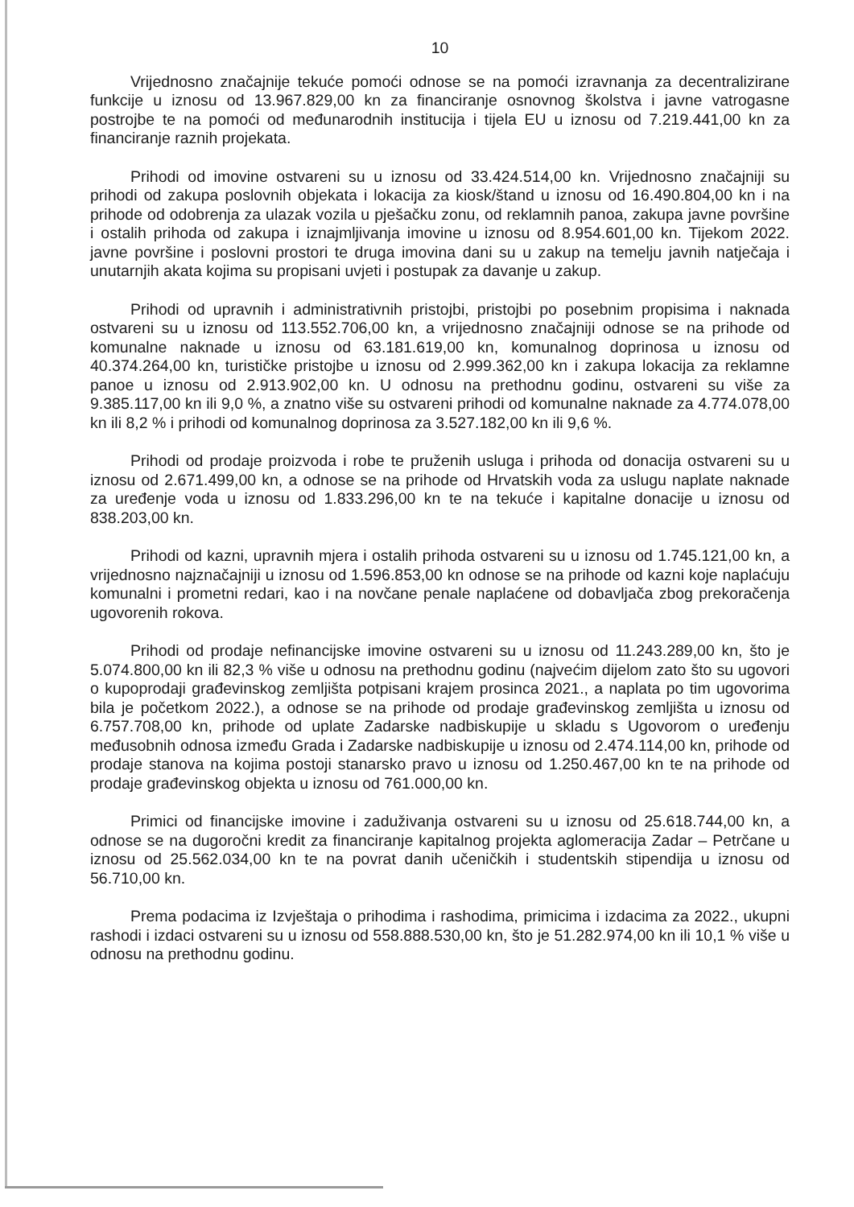10
Vrijednosno značajnije tekuće pomoći odnose se na pomoći izravnanja za decentralizirane funkcije u iznosu od 13.967.829,00 kn za financiranje osnovnog školstva i javne vatrogasne postrojbe te na pomoći od međunarodnih institucija i tijela EU u iznosu od 7.219.441,00 kn za financiranje raznih projekata.
Prihodi od imovine ostvareni su u iznosu od 33.424.514,00 kn. Vrijednosno značajniji su prihodi od zakupa poslovnih objekata i lokacija za kiosk/štand u iznosu od 16.490.804,00 kn i na prihode od odobrenja za ulazak vozila u pješačku zonu, od reklamnih panoa, zakupa javne površine i ostalih prihoda od zakupa i iznajmljivanja imovine u iznosu od 8.954.601,00 kn. Tijekom 2022. javne površine i poslovni prostori te druga imovina dani su u zakup na temelju javnih natječaja i unutarnjih akata kojima su propisani uvjeti i postupak za davanje u zakup.
Prihodi od upravnih i administrativnih pristojbi, pristojbi po posebnim propisima i naknada ostvareni su u iznosu od 113.552.706,00 kn, a vrijednosno značajniji odnose se na prihode od komunalne naknade u iznosu od 63.181.619,00 kn, komunalnog doprinosa u iznosu od 40.374.264,00 kn, turističke pristojbe u iznosu od 2.999.362,00 kn i zakupa lokacija za reklamne panoe u iznosu od 2.913.902,00 kn. U odnosu na prethodnu godinu, ostvareni su više za 9.385.117,00 kn ili 9,0 %, a znatno više su ostvareni prihodi od komunalne naknade za 4.774.078,00 kn ili 8,2 % i prihodi od komunalnog doprinosa za 3.527.182,00 kn ili 9,6 %.
Prihodi od prodaje proizvoda i robe te pruženih usluga i prihoda od donacija ostvareni su u iznosu od 2.671.499,00 kn, a odnose se na prihode od Hrvatskih voda za uslugu naplate naknade za uređenje voda u iznosu od 1.833.296,00 kn te na tekuće i kapitalne donacije u iznosu od 838.203,00 kn.
Prihodi od kazni, upravnih mjera i ostalih prihoda ostvareni su u iznosu od 1.745.121,00 kn, a vrijednosno najznačajniji u iznosu od 1.596.853,00 kn odnose se na prihode od kazni koje naplaćuju komunalni i prometni redari, kao i na novčane penale naplaćene od dobavljača zbog prekoračenja ugovorenih rokova.
Prihodi od prodaje nefinancijske imovine ostvareni su u iznosu od 11.243.289,00 kn, što je 5.074.800,00 kn ili 82,3 % više u odnosu na prethodnu godinu (najvećim dijelom zato što su ugovori o kupoprodaji građevinskog zemljišta potpisani krajem prosinca 2021., a naplata po tim ugovorima bila je početkom 2022.), a odnose se na prihode od prodaje građevinskog zemljišta u iznosu od 6.757.708,00 kn, prihode od uplate Zadarske nadbiskupije u skladu s Ugovorom o uređenju međusobnih odnosa između Grada i Zadarske nadbiskupije u iznosu od 2.474.114,00 kn, prihode od prodaje stanova na kojima postoji stanarsko pravo u iznosu od 1.250.467,00 kn te na prihode od prodaje građevinskog objekta u iznosu od 761.000,00 kn.
Primici od financijske imovine i zaduživanja ostvareni su u iznosu od 25.618.744,00 kn, a odnose se na dugoročni kredit za financiranje kapitalnog projekta aglomeracija Zadar – Petrčane u iznosu od 25.562.034,00 kn te na povrat danih učeničkih i studentskih stipendija u iznosu od 56.710,00 kn.
Prema podacima iz Izvještaja o prihodima i rashodima, primicima i izdacima za 2022., ukupni rashodi i izdaci ostvareni su u iznosu od 558.888.530,00 kn, što je 51.282.974,00 kn ili 10,1 % više u odnosu na prethodnu godinu.